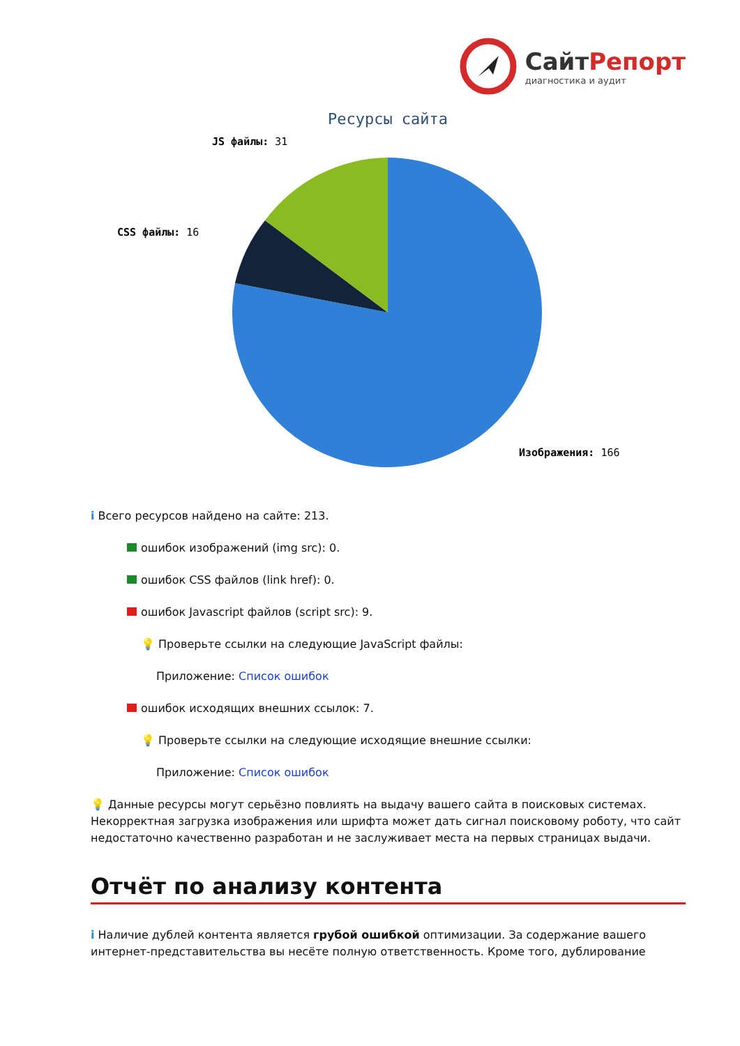СайтРепорт
диагностика и аудит
Ресурсы сайта
JS файлы: 31
CSS файлы: 16
Изображения: 166
i Всего ресурсов найдено на сайте: 213.
ошибок изображений (img src): 0.
ошибок CSS файлов (link href): 0.
ошибок Javascript файлов (script src): 9.
💡 Проверьте ссылки на следующие JavaScript файлы:
Приложение: Список ошибок
ошибок исходящих внешних ссылок: 7.
💡 Проверьте ссылки на следующие исходящие внешние ссылки:
Приложение: Список ошибок
💡 Данные ресурсы могут серьёзно повлиять на выдачу вашего сайта в поисковых системах. Некорректная загрузка изображения или шрифта может дать сигнал поисковому роботу, что сайт недостаточно качественно разработан и не заслуживает места на первых страницах выдачи.
Отчёт по анализу контента
i Наличие дублей контента является грубой ошибкой оптимизации. За содержание вашего интернет-представительства вы несёте полную ответственность. Кроме того, дублирование